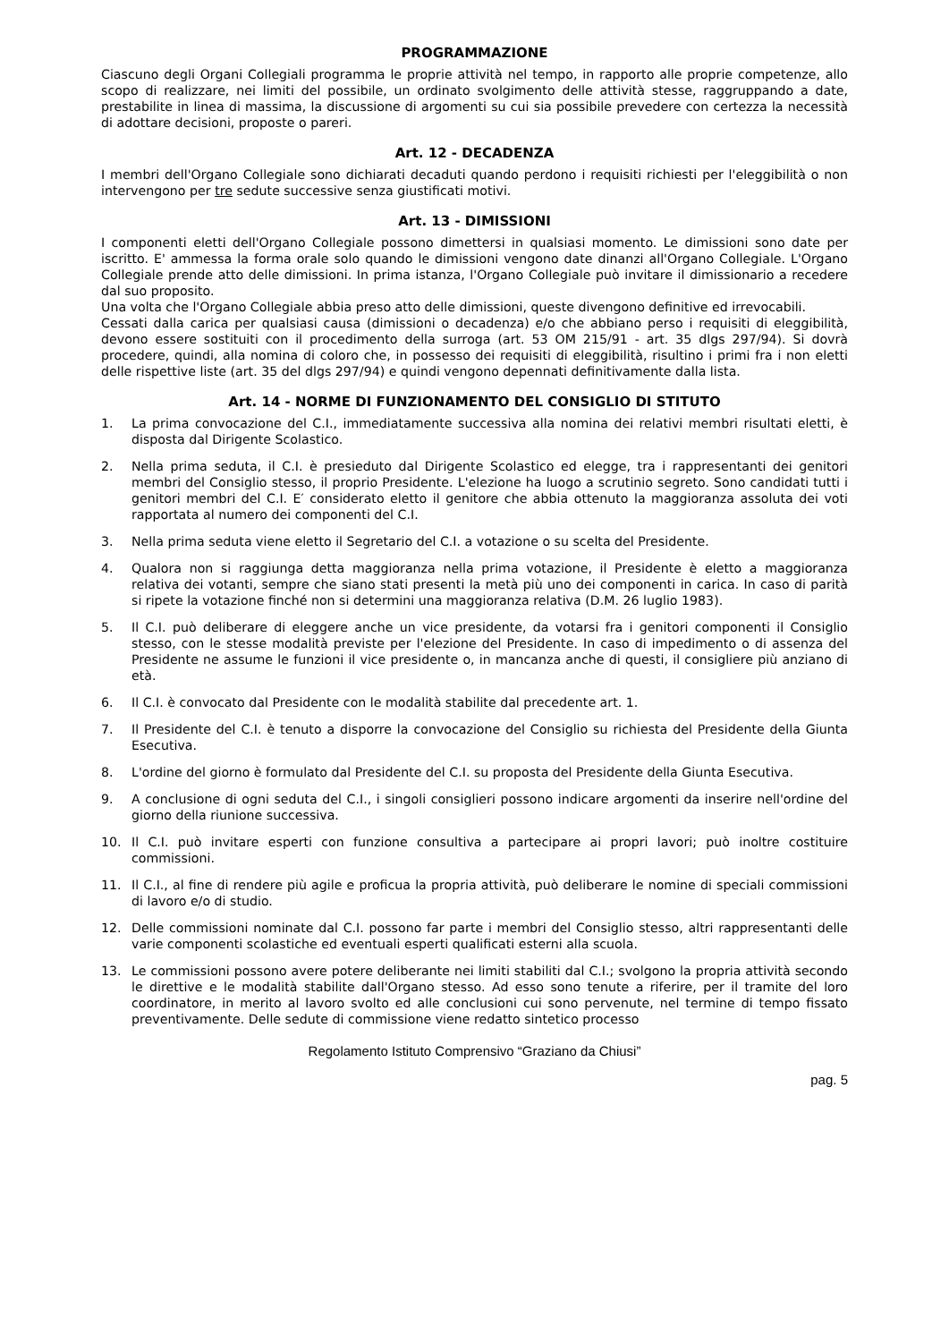PROGRAMMAZIONE
Ciascuno degli Organi Collegiali programma le proprie attività nel tempo, in rapporto alle proprie competenze, allo scopo di realizzare, nei limiti del possibile, un ordinato svolgimento delle attività stesse, raggruppando a date, prestabilite in linea di massima, la discussione di argomenti su cui sia possibile prevedere con certezza la necessità di adottare decisioni, proposte o pareri.
Art. 12 - DECADENZA
I membri dell'Organo Collegiale sono dichiarati decaduti quando perdono i requisiti richiesti per l'eleggibilità o non intervengono per tre sedute successive senza giustificati motivi.
Art. 13 - DIMISSIONI
I componenti eletti dell'Organo Collegiale possono dimettersi in qualsiasi momento. Le dimissioni sono date per iscritto. E' ammessa la forma orale solo quando le dimissioni vengono date dinanzi all'Organo Collegiale. L'Organo Collegiale prende atto delle dimissioni. In prima istanza, l'Organo Collegiale può invitare il dimissionario a recedere dal suo proposito.
Una volta che l'Organo Collegiale abbia preso atto delle dimissioni, queste divengono definitive ed irrevocabili.
Cessati dalla carica per qualsiasi causa (dimissioni o decadenza) e/o che abbiano perso i requisiti di eleggibilità, devono essere sostituiti con il procedimento della surroga (art. 53 OM 215/91 - art. 35 dlgs 297/94). Si dovrà procedere, quindi, alla nomina di coloro che, in possesso dei requisiti di eleggibilità, risultino i primi fra i non eletti delle rispettive liste (art. 35 del dlgs 297/94) e quindi vengono depennati definitivamente dalla lista.
Art. 14 - NORME DI FUNZIONAMENTO DEL CONSIGLIO DI STITUTO
1. La prima convocazione del C.I., immediatamente successiva alla nomina dei relativi membri risultati eletti, è disposta dal Dirigente Scolastico.
2. Nella prima seduta, il C.I. è presieduto dal Dirigente Scolastico ed elegge, tra i rappresentanti dei genitori membri del Consiglio stesso, il proprio Presidente. L'elezione ha luogo a scrutinio segreto. Sono candidati tutti i genitori membri del C.I. E′ considerato eletto il genitore che abbia ottenuto la maggioranza assoluta dei voti rapportata al numero dei componenti del C.I.
3. Nella prima seduta viene eletto il Segretario del C.I. a votazione o su scelta del Presidente.
4. Qualora non si raggiunga detta maggioranza nella prima votazione, il Presidente è eletto a maggioranza relativa dei votanti, sempre che siano stati presenti la metà più uno dei componenti in carica. In caso di parità si ripete la votazione finché non si determini una maggioranza relativa (D.M. 26 luglio 1983).
5. Il C.I. può deliberare di eleggere anche un vice presidente, da votarsi fra i genitori componenti il Consiglio stesso, con le stesse modalità previste per l'elezione del Presidente. In caso di impedimento o di assenza del Presidente ne assume le funzioni il vice presidente o, in mancanza anche di questi, il consigliere più anziano di età.
6. Il C.I. è convocato dal Presidente con le modalità stabilite dal precedente art. 1.
7. Il Presidente del C.I. è tenuto a disporre la convocazione del Consiglio su richiesta del Presidente della Giunta Esecutiva.
8. L'ordine del giorno è formulato dal Presidente del C.I. su proposta del Presidente della Giunta Esecutiva.
9. A conclusione di ogni seduta del C.I., i singoli consiglieri possono indicare argomenti da inserire nell'ordine del giorno della riunione successiva.
10. Il C.I. può invitare esperti con funzione consultiva a partecipare ai propri lavori; può inoltre costituire commissioni.
11. Il C.I., al fine di rendere più agile e proficua la propria attività, può deliberare le nomine di speciali commissioni di lavoro e/o di studio.
12. Delle commissioni nominate dal C.I. possono far parte i membri del Consiglio stesso, altri rappresentanti delle varie componenti scolastiche ed eventuali esperti qualificati esterni alla scuola.
13. Le commissioni possono avere potere deliberante nei limiti stabiliti dal C.I.; svolgono la propria attività secondo le direttive e le modalità stabilite dall'Organo stesso. Ad esso sono tenute a riferire, per il tramite del loro coordinatore, in merito al lavoro svolto ed alle conclusioni cui sono pervenute, nel termine di tempo fissato preventivamente. Delle sedute di commissione viene redatto sintetico processo
Regolamento Istituto Comprensivo “Graziano da Chiusi”
pag. 5